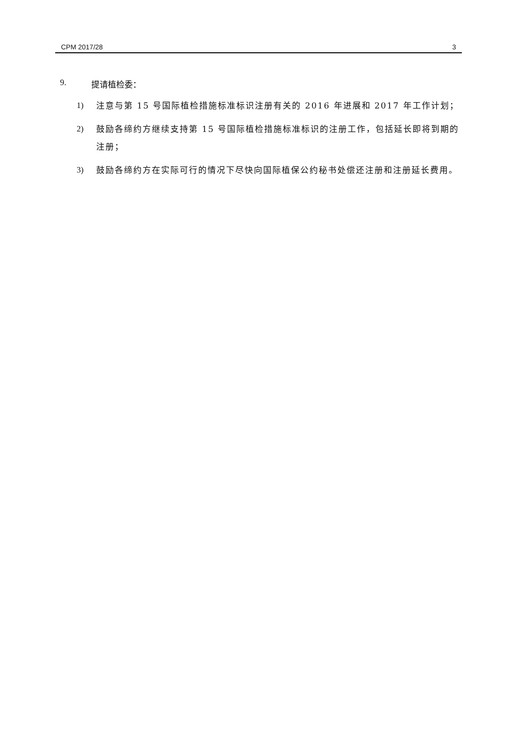CPM 2017/28 3
9. 提请植检委：
1) 注意与第 15 号国际植检措施标准标识注册有关的 2016 年进展和 2017 年工作计划；
2) 鼓励各缔约方继续支持第 15 号国际植检措施标准标识的注册工作，包括延长即将到期的注册；
3) 鼓励各缔约方在实际可行的情况下尽快向国际植保公约秘书处偿还注册和注册延长费用。